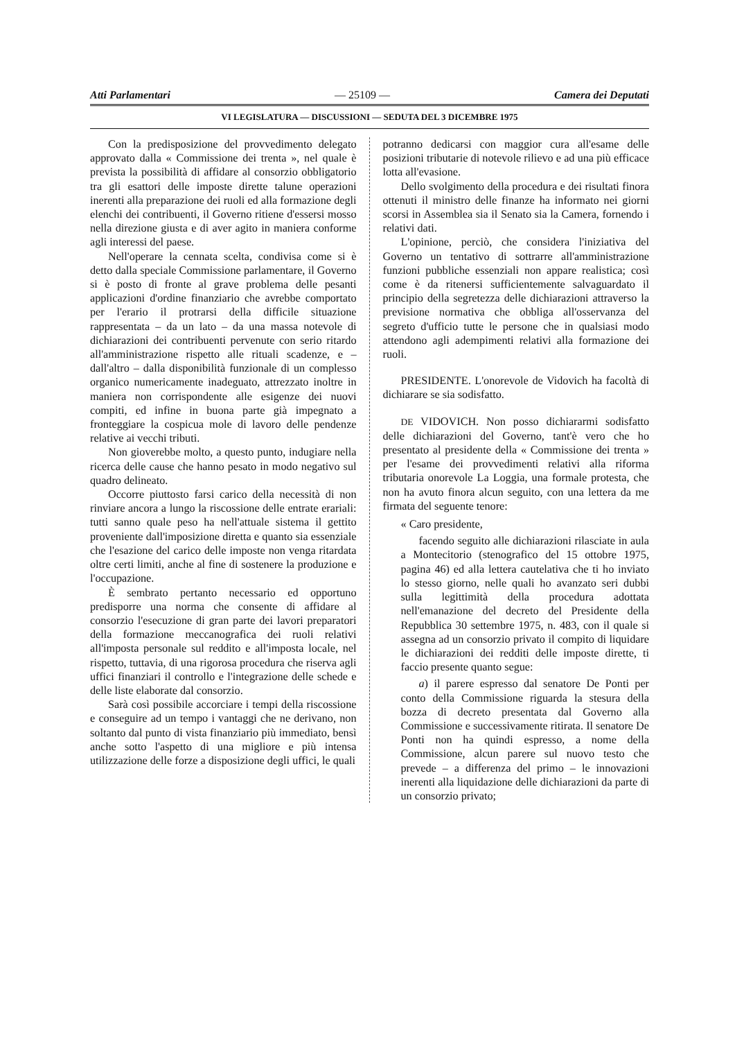Atti Parlamentari — 25109 — Camera dei Deputati
VI LEGISLATURA — DISCUSSIONI — SEDUTA DEL 3 DICEMBRE 1975
Con la predisposizione del provvedimento delegato approvato dalla « Commissione dei trenta », nel quale è prevista la possibilità di affidare al consorzio obbligatorio tra gli esattori delle imposte dirette talune operazioni inerenti alla preparazione dei ruoli ed alla formazione degli elenchi dei contribuenti, il Governo ritiene d'essersi mosso nella direzione giusta e di aver agito in maniera conforme agli interessi del paese.
Nell'operare la cennata scelta, condivisa come si è detto dalla speciale Commissione parlamentare, il Governo si è posto di fronte al grave problema delle pesanti applicazioni d'ordine finanziario che avrebbe comportato per l'erario il protrarsi della difficile situazione rappresentata – da un lato – da una massa notevole di dichiarazioni dei contribuenti pervenute con serio ritardo all'amministrazione rispetto alle rituali scadenze, e – dall'altro – dalla disponibilità funzionale di un complesso organico numericamente inadeguato, attrezzato inoltre in maniera non corrispondente alle esigenze dei nuovi compiti, ed infine in buona parte già impegnato a fronteggiare la cospicua mole di lavoro delle pendenze relative ai vecchi tributi.
Non gioverebbe molto, a questo punto, indugiare nella ricerca delle cause che hanno pesato in modo negativo sul quadro delineato.
Occorre piuttosto farsi carico della necessità di non rinviare ancora a lungo la riscossione delle entrate erariali: tutti sanno quale peso ha nell'attuale sistema il gettito proveniente dall'imposizione diretta e quanto sia essenziale che l'esazione del carico delle imposte non venga ritardata oltre certi limiti, anche al fine di sostenere la produzione e l'occupazione.
È sembrato pertanto necessario ed opportuno predisporre una norma che consente di affidare al consorzio l'esecuzione di gran parte dei lavori preparatori della formazione meccanografica dei ruoli relativi all'imposta personale sul reddito e all'imposta locale, nel rispetto, tuttavia, di una rigorosa procedura che riserva agli uffici finanziari il controllo e l'integrazione delle schede e delle liste elaborate dal consorzio.
Sarà così possibile accorciare i tempi della riscossione e conseguire ad un tempo i vantaggi che ne derivano, non soltanto dal punto di vista finanziario più immediato, bensì anche sotto l'aspetto di una migliore e più intensa utilizzazione delle forze a disposizione degli uffici, le quali
potranno dedicarsi con maggior cura all'esame delle posizioni tributarie di notevole rilievo e ad una più efficace lotta all'evasione.
Dello svolgimento della procedura e dei risultati finora ottenuti il ministro delle finanze ha informato nei giorni scorsi in Assemblea sia il Senato sia la Camera, fornendo i relativi dati.
L'opinione, perciò, che considera l'iniziativa del Governo un tentativo di sottrarre all'amministrazione funzioni pubbliche essenziali non appare realistica; così come è da ritenersi sufficientemente salvaguardato il principio della segretezza delle dichiarazioni attraverso la previsione normativa che obbliga all'osservanza del segreto d'ufficio tutte le persone che in qualsiasi modo attendono agli adempimenti relativi alla formazione dei ruoli.
PRESIDENTE. L'onorevole de Vidovich ha facoltà di dichiarare se sia sodisfatto.
DE VIDOVICH. Non posso dichiararmi sodisfatto delle dichiarazioni del Governo, tant'è vero che ho presentato al presidente della « Commissione dei trenta » per l'esame dei provvedimenti relativi alla riforma tributaria onorevole La Loggia, una formale protesta, che non ha avuto finora alcun seguito, con una lettera da me firmata del seguente tenore:
« Caro presidente,
facendo seguito alle dichiarazioni rilasciate in aula a Montecitorio (stenografico del 15 ottobre 1975, pagina 46) ed alla lettera cautelativa che ti ho inviato lo stesso giorno, nelle quali ho avanzato seri dubbi sulla legittimità della procedura adottata nell'emanazione del decreto del Presidente della Repubblica 30 settembre 1975, n. 483, con il quale si assegna ad un consorzio privato il compito di liquidare le dichiarazioni dei redditi delle imposte dirette, ti faccio presente quanto segue:
a) il parere espresso dal senatore De Ponti per conto della Commissione riguarda la stesura della bozza di decreto presentata dal Governo alla Commissione e successivamente ritirata. Il senatore De Ponti non ha quindi espresso, a nome della Commissione, alcun parere sul nuovo testo che prevede – a differenza del primo – le innovazioni inerenti alla liquidazione delle dichiarazioni da parte di un consorzio privato;